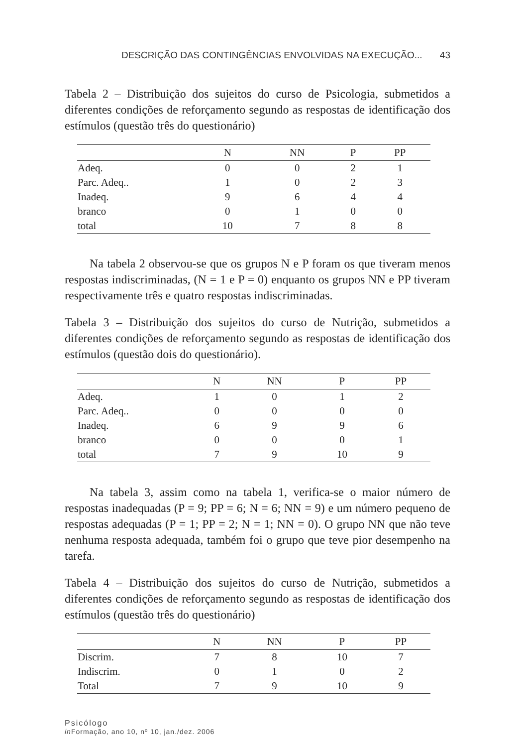DESCRIÇÃO DAS CONTINGÊNCIAS ENVOLVIDAS NA EXECUÇÃO... 43
Tabela 2 – Distribuição dos sujeitos do curso de Psicologia, submetidos a diferentes condições de reforçamento segundo as respostas de identificação dos estímulos (questão três do questionário)
| | N | NN | P | PP |
| --- | --- | --- | --- | --- |
| Adeq. | 0 | 0 | 2 | 1 |
| Parc. Adeq.. | 1 | 0 | 2 | 3 |
| Inadeq. | 9 | 6 | 4 | 4 |
| branco | 0 | 1 | 0 | 0 |
| total | 10 | 7 | 8 | 8 |
Na tabela 2 observou-se que os grupos N e P foram os que tiveram menos respostas indiscriminadas, (N = 1 e P = 0) enquanto os grupos NN e PP tiveram respectivamente três e quatro respostas indiscriminadas.
Tabela 3 – Distribuição dos sujeitos do curso de Nutrição, submetidos a diferentes condições de reforçamento segundo as respostas de identificação dos estímulos (questão dois do questionário).
| | N | NN | P | PP |
| --- | --- | --- | --- | --- |
| Adeq. | 1 | 0 | 1 | 2 |
| Parc. Adeq.. | 0 | 0 | 0 | 0 |
| Inadeq. | 6 | 9 | 9 | 6 |
| branco | 0 | 0 | 0 | 1 |
| total | 7 | 9 | 10 | 9 |
Na tabela 3, assim como na tabela 1, verifica-se o maior número de respostas inadequadas (P = 9; PP = 6; N = 6; NN = 9) e um número pequeno de respostas adequadas (P = 1; PP = 2; N = 1; NN = 0). O grupo NN que não teve nenhuma resposta adequada, também foi o grupo que teve pior desempenho na tarefa.
Tabela 4 – Distribuição dos sujeitos do curso de Nutrição, submetidos a diferentes condições de reforçamento segundo as respostas de identificação dos estímulos (questão três do questionário)
| | N | NN | P | PP |
| --- | --- | --- | --- | --- |
| Discrim. | 7 | 8 | 10 | 7 |
| Indiscrim. | 0 | 1 | 0 | 2 |
| Total | 7 | 9 | 10 | 9 |
Psicólogo
in Formação, ano 10, nº 10, jan./dez. 2006